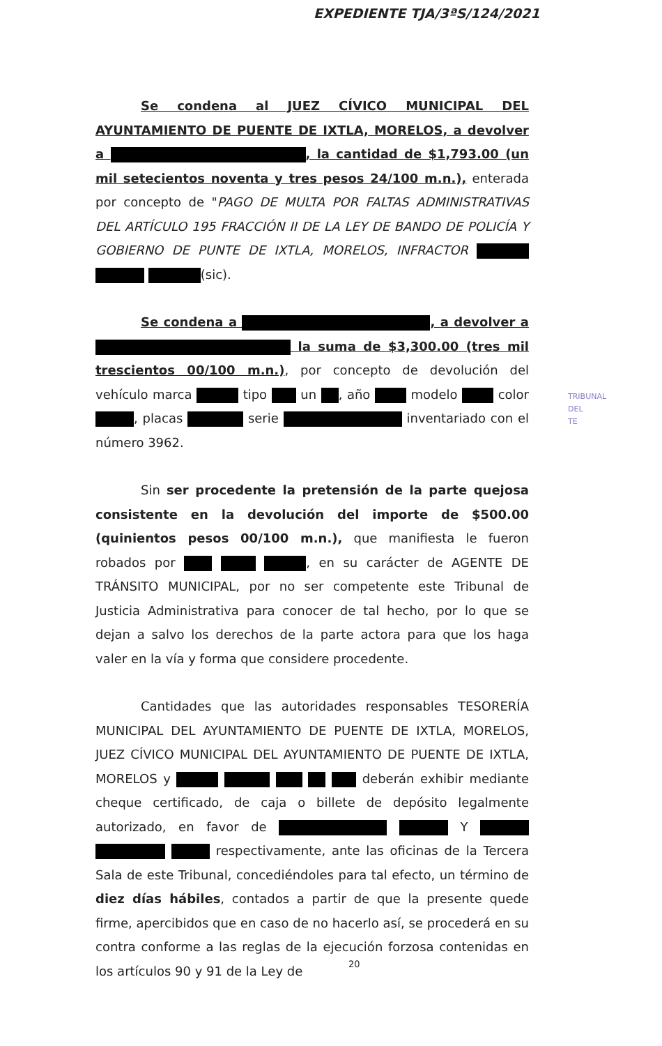EXPEDIENTE TJA/3ªS/124/2021
Se condena al JUEZ CÍVICO MUNICIPAL DEL AYUNTAMIENTO DE PUENTE DE IXTLA, MORELOS, a devolver a , la cantidad de $1,793.00 (un mil setecientos noventa y tres pesos 24/100 m.n.), enterada por concepto de "PAGO DE MULTA POR FALTAS ADMINISTRATIVAS DEL ARTÍCULO 195 FRACCIÓN II DE LA LEY DE BANDO DE POLICÍA Y GOBIERNO DE PUNTE DE IXTLA, MORELOS, INFRACTOR (sic).
Se condena a , a devolver a la suma de $3,300.00 (tres mil trescientos 00/100 m.n.), por concepto de devolución del vehículo marca tipo un , año modelo color , placas serie inventariado con el número 3962.
Sin ser procedente la pretensión de la parte quejosa consistente en la devolución del importe de $500.00 (quinientos pesos 00/100 m.n.), que manifiesta le fueron robados por , en su carácter de AGENTE DE TRÁNSITO MUNICIPAL, por no ser competente este Tribunal de Justicia Administrativa para conocer de tal hecho, por lo que se dejan a salvo los derechos de la parte actora para que los haga valer en la vía y forma que considere procedente.
Cantidades que las autoridades responsables TESORERÍA MUNICIPAL DEL AYUNTAMIENTO DE PUENTE DE IXTLA, MORELOS, JUEZ CÍVICO MUNICIPAL DEL AYUNTAMIENTO DE PUENTE DE IXTLA, MORELOS y deberán exhibir mediante cheque certificado, de caja o billete de depósito legalmente autorizado, en favor de Y respectivamente, ante las oficinas de la Tercera Sala de este Tribunal, concediéndoles para tal efecto, un término de diez días hábiles, contados a partir de que la presente quede firme, apercibidos que en caso de no hacerlo así, se procederá en su contra conforme a las reglas de la ejecución forzosa contenidas en los artículos 90 y 91 de la Ley de
TRIBUNAL
DEL
TE
20